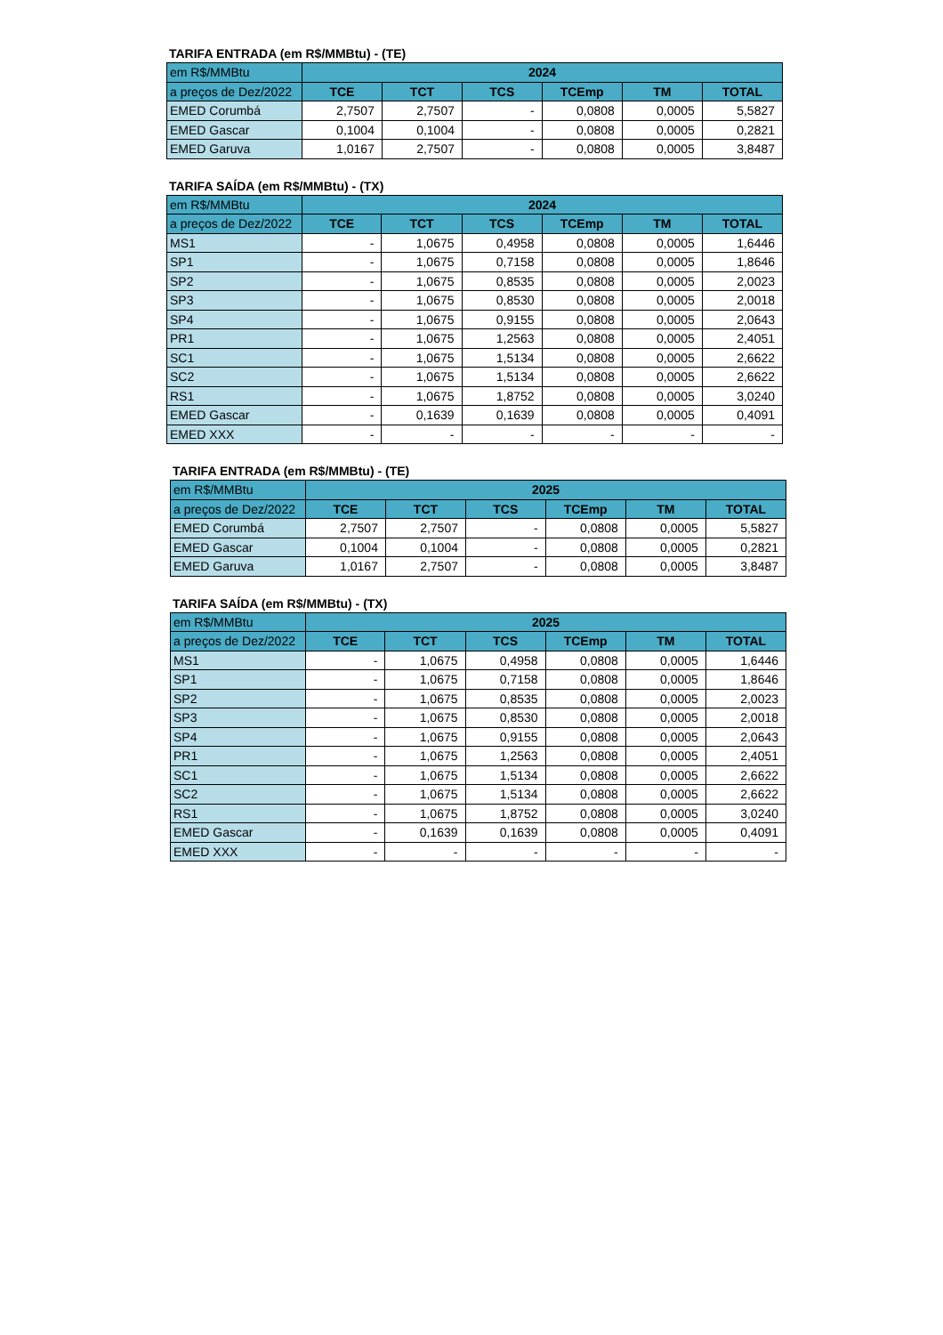TARIFA ENTRADA (em R$/MMBtu) - (TE)
| em R$/MMBtu | 2024 | | | | | |
| --- | --- | --- | --- | --- | --- | --- |
| a preços de Dez/2022 | TCE | TCT | TCS | TCEmp | TM | TOTAL |
| EMED Corumbá | 2,7507 | 2,7507 | - | 0,0808 | 0,0005 | 5,5827 |
| EMED Gascar | 0,1004 | 0,1004 | - | 0,0808 | 0,0005 | 0,2821 |
| EMED Garuva | 1,0167 | 2,7507 | - | 0,0808 | 0,0005 | 3,8487 |
TARIFA SAÍDA (em R$/MMBtu) - (TX)
| em R$/MMBtu | 2024 | | | | | |
| --- | --- | --- | --- | --- | --- | --- |
| a preços de Dez/2022 | TCE | TCT | TCS | TCEmp | TM | TOTAL |
| MS1 | - | 1,0675 | 0,4958 | 0,0808 | 0,0005 | 1,6446 |
| SP1 | - | 1,0675 | 0,7158 | 0,0808 | 0,0005 | 1,8646 |
| SP2 | - | 1,0675 | 0,8535 | 0,0808 | 0,0005 | 2,0023 |
| SP3 | - | 1,0675 | 0,8530 | 0,0808 | 0,0005 | 2,0018 |
| SP4 | - | 1,0675 | 0,9155 | 0,0808 | 0,0005 | 2,0643 |
| PR1 | - | 1,0675 | 1,2563 | 0,0808 | 0,0005 | 2,4051 |
| SC1 | - | 1,0675 | 1,5134 | 0,0808 | 0,0005 | 2,6622 |
| SC2 | - | 1,0675 | 1,5134 | 0,0808 | 0,0005 | 2,6622 |
| RS1 | - | 1,0675 | 1,8752 | 0,0808 | 0,0005 | 3,0240 |
| EMED Gascar | - | 0,1639 | 0,1639 | 0,0808 | 0,0005 | 0,4091 |
| EMED XXX | - | - | - | - | - | - |
TARIFA ENTRADA (em R$/MMBtu) - (TE)
| em R$/MMBtu | 2025 | | | | | |
| --- | --- | --- | --- | --- | --- | --- |
| a preços de Dez/2022 | TCE | TCT | TCS | TCEmp | TM | TOTAL |
| EMED Corumbá | 2,7507 | 2,7507 | - | 0,0808 | 0,0005 | 5,5827 |
| EMED Gascar | 0,1004 | 0,1004 | - | 0,0808 | 0,0005 | 0,2821 |
| EMED Garuva | 1,0167 | 2,7507 | - | 0,0808 | 0,0005 | 3,8487 |
TARIFA SAÍDA (em R$/MMBtu) - (TX)
| em R$/MMBtu | 2025 | | | | | |
| --- | --- | --- | --- | --- | --- | --- |
| a preços de Dez/2022 | TCE | TCT | TCS | TCEmp | TM | TOTAL |
| MS1 | - | 1,0675 | 0,4958 | 0,0808 | 0,0005 | 1,6446 |
| SP1 | - | 1,0675 | 0,7158 | 0,0808 | 0,0005 | 1,8646 |
| SP2 | - | 1,0675 | 0,8535 | 0,0808 | 0,0005 | 2,0023 |
| SP3 | - | 1,0675 | 0,8530 | 0,0808 | 0,0005 | 2,0018 |
| SP4 | - | 1,0675 | 0,9155 | 0,0808 | 0,0005 | 2,0643 |
| PR1 | - | 1,0675 | 1,2563 | 0,0808 | 0,0005 | 2,4051 |
| SC1 | - | 1,0675 | 1,5134 | 0,0808 | 0,0005 | 2,6622 |
| SC2 | - | 1,0675 | 1,5134 | 0,0808 | 0,0005 | 2,6622 |
| RS1 | - | 1,0675 | 1,8752 | 0,0808 | 0,0005 | 3,0240 |
| EMED Gascar | - | 0,1639 | 0,1639 | 0,0808 | 0,0005 | 0,4091 |
| EMED XXX | - | - | - | - | - | - |